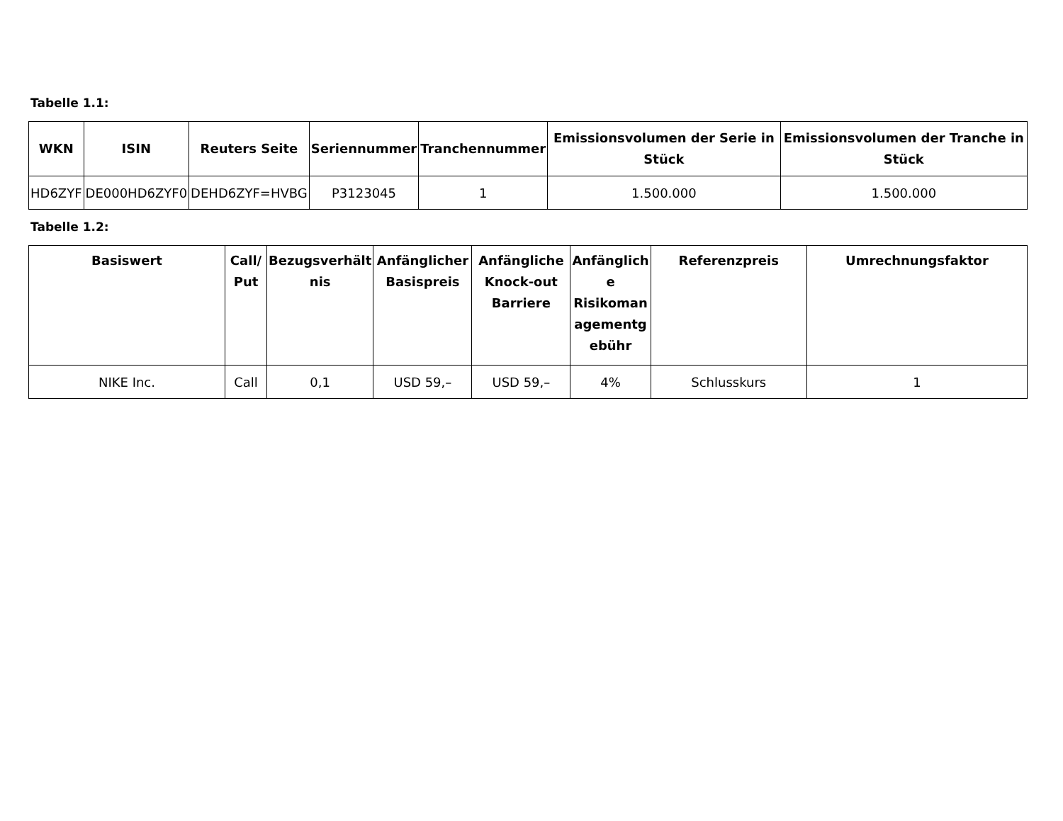Tabelle 1.1:
| WKN | ISIN | Reuters Seite | Seriennummer | Tranchennummer | Emissionsvolumen der Serie in Stück | Emissionsvolumen der Tranche in Stück |
| --- | --- | --- | --- | --- | --- | --- |
| HD6ZYF | DE000HD6ZYF0 | DEHD6ZYF=HVBG | P3123045 | 1 | 1.500.000 | 1.500.000 |
Tabelle 1.2:
| Basiswert | Call/ Put | Bezugsverhält nis | Anfänglicher Basispreis | Anfängliche Knock-out Barriere | Anfänglich e Risikoman agementg ebühr | Referenzpreis | Umrechnungsfaktor |
| --- | --- | --- | --- | --- | --- | --- | --- |
| NIKE Inc. | Call | 0,1 | USD 59,– | USD 59,– | 4% | Schlusskurs | 1 |